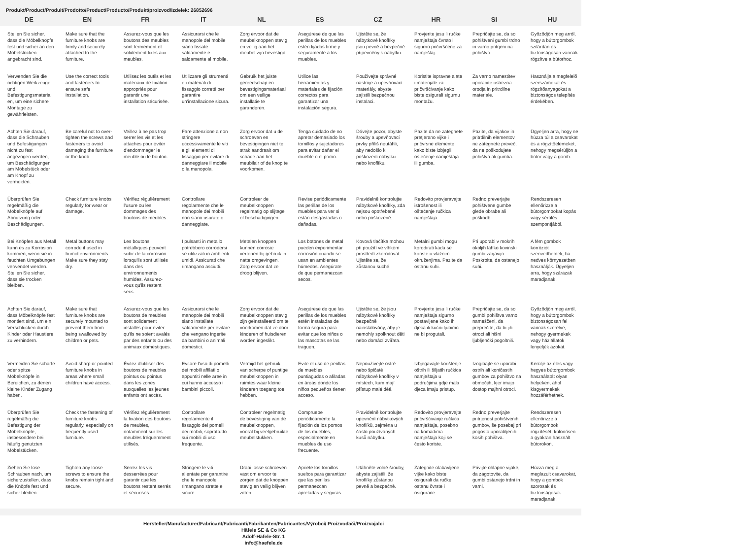Produkt/Product/Produit/Prodotto/Product/Producto/Produkt/proizvod/Izdelek: 26852696
| DE | EN | FR | IT | NL | ES | CZ | HR | SI | HU |
| --- | --- | --- | --- | --- | --- | --- | --- | --- | --- |
| Stellen Sie sicher, dass die Möbelknöpfe fest und sicher an den Möbelstücken angebracht sind. | Make sure that the furniture knobs are firmly and securely attached to the furniture. | Assurez-vous que les boutons des meubles sont fermement et solidement fixés aux meubles. | Assicurarsi che le manopole del mobile siano fissate saldamente e saldamente al mobile. | Zorg ervoor dat de meubelknoppen stevig en veilig aan het meubel zijn bevestigd. | Asegúrese de que las perillas de los muebles estén fijadas firme y seguramente a los muebles. | Ujistěte se, že nábytkové knoflíky jsou pevně a bezpečně připevněny k nábytku. | Provjerite jesu li ručke namještaja čvrsto i sigurno pričvršćene za namještaj. | Prepričajte se, da so pohištveni gumbi trdno in varno pritrjeni na pohištvo. | Győződjön meg arról, hogy a bútorgombok szilárdan és biztonságosan vannak rögzítve a bútorhoz. |
| Verwenden Sie die richtigen Werkzeuge und Befestigungsmateriali en, um eine sichere Montage zu gewährleisten. | Use the correct tools and fasteners to ensure safe installation. | Utilisez les outils et les matériaux de fixation appropriés pour garantir une installation sécurisée. | Utilizzare gli strumenti e i materiali di fissaggio corretti per garantire un'installazione sicura. | Gebruik het juiste gereedschap en bevestigingsmateriaal om een veilige installatie te garanderen. | Utilice las herramientas y materiales de fijación correctos para garantizar una instalación segura. | Používejte správné nástroje a upevňovací materiály, abyste zajistili bezpečnou instalaci. | Koristite ispravne alate i materijale za pričvršćivanje kako biste osigurali sigurnu montažu. | Za varno namestitev uporabite ustrezna orodja in pritrdilne materiale. | Használja a megfelelő szerszámokat és rögzítőanyagokat a biztonságos telepítés érdekében. |
| Achten Sie darauf, dass die Schrauben und Befestigungen nicht zu fest angezogen werden, um Beschädigungen am Möbelstück oder am Knopf zu vermeiden. | Be careful not to over-tighten the screws and fasteners to avoid damaging the furniture or the knob. | Veillez à ne pas trop serrer les vis et les attaches pour éviter d'endommager le meuble ou le bouton. | Fare attenzione a non stringere eccessivamente le viti e gli elementi di fissaggio per evitare di danneggiare il mobile o la manopola. | Zorg ervoor dat u de schroeven en bevestigingen niet te strak aandraait om schade aan het meubilair of de knop te voorkomen. | Tenga cuidado de no apretar demasiado los tornillos y sujetadores para evitar dañar el mueble o el pomo. | Dávejte pozor, abyste šrouby a upevňovací prvky příliš neutáhli, aby nedošlo k poškození nábytku nebo knoflíku. | Pazite da ne zategnete pretjerano vijke i pričvrsne elemente kako biste izbjegli oštećenje namještaja ili gumba. | Pazite, da vijakov in pritrdilnih elementov ne zategnete preveč, da ne poškodujete pohištva ali gumba. | Ügyeljen arra, hogy ne húzza túl a csavarokat és a rögzítőelemeket, nehogy megsérüljön a bútor vagy a gomb. |
| Überprüfen Sie regelmäßig die Möbelknöpfe auf Abnutzung oder Beschädigungen. | Check furniture knobs regularly for wear or damage. | Vérifiez régulièrement l'usure ou les dommages des boutons de meubles. | Controllare regolarmente che le manopole dei mobili non siano usurate o danneggiate. | Controleer de meubelknoppen regelmatig op slijtage of beschadigingen. | Revise periódicamente las perillas de los muebles para ver si están desgastadas o dañadas. | Pravidelně kontrolujte nábytkové knoflíky, zda nejsou opotřebené nebo poškozené. | Redovito provjeravajte istrošenost ili oštećenje ručkica namještaja. | Redno preverjajte pohištvene gumbe glede obrabe ali poškodb. | Rendszeresen ellenőrizze a bútorgombokat kopás vagy sérülés szempontjából. |
| Bei Knöpfen aus Metall kann es zu Korrosion kommen, wenn sie in feuchten Umgebungen verwendet werden. Stellen Sie sicher, dass sie trocken bleiben. | Metal buttons may corrode if used in humid environments. Make sure they stay dry. | Les boutons métalliques peuvent subir de la corrosion lorsqu'ils sont utilisés dans des environnements humides. Assurez-vous qu'ils restent secs. | I pulsanti in metallo potrebbero corrodersi se utilizzati in ambienti umidi. Assicurati che rimangano asciutti. | Metalen knoppen kunnen corrosie vertonen bij gebruik in natte omgevingen. Zorg ervoor dat ze droog blijven. | Los botones de metal pueden experimentar corrosión cuando se usan en ambientes húmedos. Asegúrate de que permanezcan secos. | Kovová tlačítka mohou při použití ve vlhkém prostředí zkorodovat. Ujistěte se, že zůstanou suché. | Metalni gumbi mogu korodirati kada se koriste u vlažnim okruženjima. Pazite da ostanu suhi. | Pri uporabi v mokrih okoljih lahko kovinski gumbi zarjavijo. Poskrbite, da ostanejo suhi. | A fém gombok korróziót szenvedhetnek, ha nedves környezetben használják. Ügyeljen arra, hogy szárazak maradjanak. |
| Achten Sie darauf, dass Möbelknöpfe fest montiert sind, um ein Verschlucken durch Kinder oder Haustiere zu verhindern. | Make sure that furniture knobs are securely mounted to prevent them from being swallowed by children or pets. | Assurez-vous que les boutons de meubles sont solidement installés pour éviter qu'ils ne soient avalés par des enfants ou des animaux domestiques. | Assicurarsi che le manopole dei mobili siano installate saldamente per evitare che vengano ingerite da bambini o animali domestici. | Zorg ervoor dat de meubelknoppen stevig zijn geïnstalleerd om te voorkomen dat ze door kinderen of huisdieren worden ingeslikt. | Asegúrese de que las perillas de los muebles estén instaladas de forma segura para evitar que los niños o las mascotas se las traguen. | Ujistěte se, že jsou nábytkové knoflíky bezpečně nainstalovány, aby je nemohly spolknout děti nebo domácí zvířata. | Provjerite jesu li ručke namještaja sigurno postavljene kako ih djeca ili kućni ljubimci ne bi progutali. | Prepričajte se, da so gumbi pohištva varno nameščeni, da preprečite, da bi jih otroci ali hišni ljubljenčki pogoltnili. | Győződjön meg arról, hogy a bútorgombok biztonságosan fel vannak szerelve, nehogy gyermekek vagy háziállatok lenyeljék azokat. |
| Vermeiden Sie scharfe oder spitze Möbelknöpfe in Bereichen, zu denen kleine Kinder Zugang haben. | Avoid sharp or pointed furniture knobs in areas where small children have access. | Évitez d'utiliser des boutons de meubles pointus ou pointus dans les zones auxquelles les jeunes enfants ont accès. | Evitare l'uso di pomelli dei mobili affilati o appuntiti nelle aree in cui hanno accesso i bambini piccoli. | Vermijd het gebruik van scherpe of puntige meubelknoppen in ruimtes waar kleine kinderen toegang toe hebben. | Evite el uso de perillas de muebles puntiagudas o afiladas en áreas donde los niños pequeños tienen acceso. | Nepoužívejte ostré nebo špičaté nábytkové knoflíky v místech, kam mají přístup malé děti. | Izbjegavajte korištenje oštrih ili šiljatih ručkica namještaja u područjima gdje mala djeca imaju pristup. | Izogibajte se uporabi ostrih ali koničastih gumbov za pohištvo na območjih, kjer imajo dostop majhni otroci. | Kerülje az éles vagy hegyes bútorgombok használatát olyan helyeken, ahol kisgyermekek hozzáférhetnek. |
| Überprüfen Sie regelmäßig die Befestigung der Möbelknöpfe, insbesondere bei häufig genutzten Möbelstücken. | Check the fastening of furniture knobs regularly, especially on frequently used furniture. | Vérifiez régulièrement la fixation des boutons de meubles, notamment sur les meubles fréquemment utilisés. | Controllare regolarmente il fissaggio dei pomelli dei mobili, soprattutto sui mobili di uso frequente. | Controleer regelmatig de bevestiging van de meubelknoppen, vooral bij veelgebruikte meubelstukken. | Compruebe periódicamente la fijación de los pomos de los muebles, especialmente en muebles de uso frecuente. | Pravidelně kontrolujte upevnění nábytkových knoflíků, zejména u často používaných kusů nábytku. | Redovito provjeravajte pričvršćivanje ručkica namještaja, posebno na komadima namještaja koji se često koriste. | Redno preverjajte pritrjenost pohištvenih gumbov, še posebej pri pogosto uporabljenih kosih pohištva. | Rendszeresen ellenőrizze a bútorgombok rögzítését, különösen a gyakran használt bútorokon. |
| Ziehen Sie lose Schrauben nach, um sicherzustellen, dass die Knöpfe fest und sicher bleiben. | Tighten any loose screws to ensure the knobs remain tight and secure. | Serrez les vis desserrées pour garantir que les boutons restent serrés et sécurisés. | Stringere le viti allentate per garantire che le manopole rimangano strette e sicure. | Draai losse schroeven vast om ervoor te zorgen dat de knoppen stevig en veilig blijven zitten. | Apriete los tornillos sueltos para garantizar que las perillas permanezcan apretadas y seguras. | Utáhněte volné šrouby, abyste zajistili, že knoflíky zůstanou pevně a bezpečně. | Zategnite olabavljene vijke kako biste osigurali da ručke ostanu čvrste i osigurane. | Privijte ohlapne vijake, da zagotovite, da gumbi ostanejo trdni in varni. | Húzza meg a meglazult csavarokat, hogy a gombok szorosak és biztonságosak maradjanak. |
Hersteller/Manufacturer/Fabricant/Fabricanti/Fabrikanten/Fabricantes/Výrobci/ Proizvođači/Proizvajalci
Häfele SE & Co KG
Adolf-Häfele-Str. 1
info@haefele.de